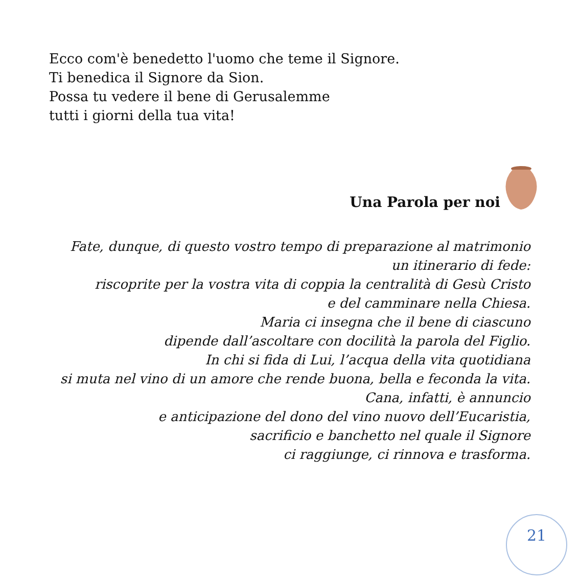Ecco com'è benedetto l'uomo che teme il Signore.
Ti benedica il Signore da Sion.
Possa tu vedere il bene di Gerusalemme
tutti i giorni della tua vita!
Una Parola per noi
Fate, dunque, di questo vostro tempo di preparazione al matrimonio
un itinerario di fede:
riscoprite per la vostra vita di coppia la centralità di Gesù Cristo
e del camminare nella Chiesa.
Maria ci insegna che il bene di ciascuno
dipende dall’ascoltare con docilità la parola del Figlio.
In chi si fida di Lui, l’acqua della vita quotidiana
si muta nel vino di un amore che rende buona, bella e feconda la vita.
Cana, infatti, è annuncio
e anticipazione del dono del vino nuovo dell’Eucaristia,
sacrificio e banchetto nel quale il Signore
ci raggiunge, ci rinnova e trasforma.
21